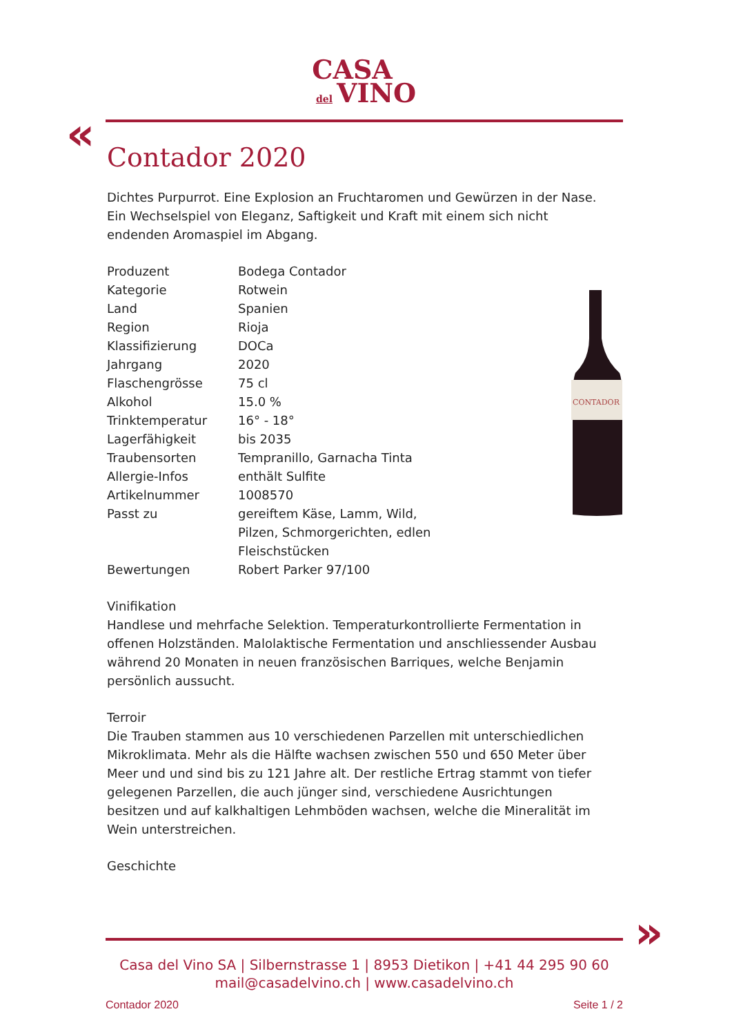CASA
del VINO
«
Contador 2020
Dichtes Purpurrot. Eine Explosion an Fruchtaromen und Gewürzen in der Nase. Ein Wechselspiel von Eleganz, Saftigkeit und Kraft mit einem sich nicht endenden Aromaspiel im Abgang.
| Produzent | Bodega Contador |
| Kategorie | Rotwein |
| Land | Spanien |
| Region | Rioja |
| Klassifizierung | DOCa |
| Jahrgang | 2020 |
| Flaschengrösse | 75 cl |
| Alkohol | 15.0 % |
| Trinktemperatur | 16° - 18° |
| Lagerfähigkeit | bis 2035 |
| Traubensorten | Tempranillo, Garnacha Tinta |
| Allergie-Infos | enthält Sulfite |
| Artikelnummer | 1008570 |
| Passt zu | gereiftem Käse, Lamm, Wild, Pilzen, Schmorgerichten, edlen Fleischstücken |
| Bewertungen | Robert Parker 97/100 |
Vinifikation
Handlese und mehrfache Selektion. Temperaturkontrollierte Fermentation in offenen Holzständen. Malolaktische Fermentation und anschliessender Ausbau während 20 Monaten in neuen französischen Barriques, welche Benjamin persönlich aussucht.
Terroir
Die Trauben stammen aus 10 verschiedenen Parzellen mit unterschiedlichen Mikroklimata. Mehr als die Hälfte wachsen zwischen 550 und 650 Meter über Meer und und sind bis zu 121 Jahre alt. Der restliche Ertrag stammt von tiefer gelegenen Parzellen, die auch jünger sind, verschiedene Ausrichtungen besitzen und auf kalkhaltigen Lehmböden wachsen, welche die Mineralität im Wein unterstreichen.
Geschichte
CONTADOR
»
Casa del Vino SA | Silbernstrasse 1 | 8953 Dietikon | +41 44 295 90 60
mail@casadelvino.ch | www.casadelvino.ch
Contador 2020 Seite 1 / 2